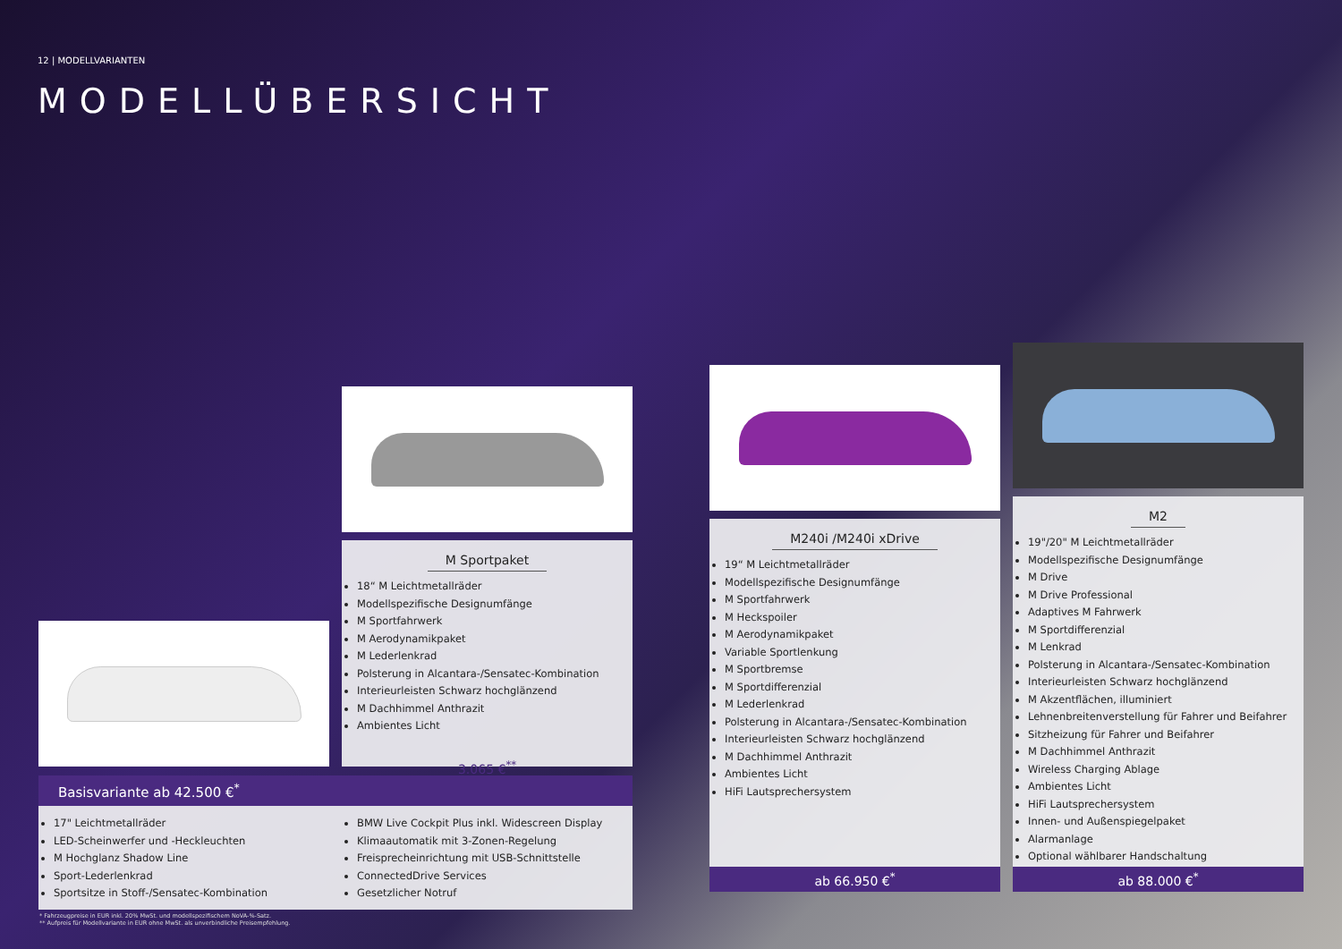12 | MODELLVARIANTEN
MODELLÜBERSICHT
M Sportpaket
18“ M Leichtmetallräder
Modellspezifische Designumfänge
M Sportfahrwerk
M Aerodynamikpaket
M Lederlenkrad
Polsterung in Alcantara-/Sensatec-Kombination
Interieurleisten Schwarz hochglänzend
M Dachhimmel Anthrazit
Ambientes Licht
3.065 €<sup>**</sup>
M240i /M240i xDrive
19“ M Leichtmetallräder
Modellspezifische Designumfänge
M Sportfahrwerk
M Heckspoiler
M Aerodynamikpaket
Variable Sportlenkung
M Sportbremse
M Sportdifferenzial
M Lederlenkrad
Polsterung in Alcantara-/Sensatec-Kombination
Interieurleisten Schwarz hochglänzend
M Dachhimmel Anthrazit
Ambientes Licht
HiFi Lautsprechersystem
ab 66.950 €<sup>*</sup>
M2
19"/20" M Leichtmetallräder
Modellspezifische Designumfänge
M Drive
M Drive Professional
Adaptives M Fahrwerk
M Sportdifferenzial
M Lenkrad
Polsterung in Alcantara-/Sensatec-Kombination
Interieurleisten Schwarz hochglänzend
M Akzentflächen, illuminiert
Lehnenbreitenverstellung für Fahrer und Beifahrer
Sitzheizung für Fahrer und Beifahrer
M Dachhimmel Anthrazit
Wireless Charging Ablage
Ambientes Licht
HiFi Lautsprechersystem
Innen- und Außenspiegelpaket
Alarmanlage
Optional wählbarer Handschaltung
ab 88.000 €<sup>*</sup>
Basisvariante ab 42.500 €<sup>*</sup>
17" Leichtmetallräder
LED-Scheinwerfer und -Heckleuchten
M Hochglanz Shadow Line
Sport-Lederlenkrad
Sportsitze in Stoff-/Sensatec-Kombination
BMW Live Cockpit Plus inkl. Widescreen Display
Klimaautomatik mit 3-Zonen-Regelung
Freisprecheinrichtung mit USB-Schnittstelle
ConnectedDrive Services
Gesetzlicher Notruf
* Fahrzeugpreise in EUR inkl. 20% MwSt. und modellspezifischem NoVA-%-Satz.
** Aufpreis für Modellvariante in EUR ohne MwSt. als unverbindliche Preisempfehlung.